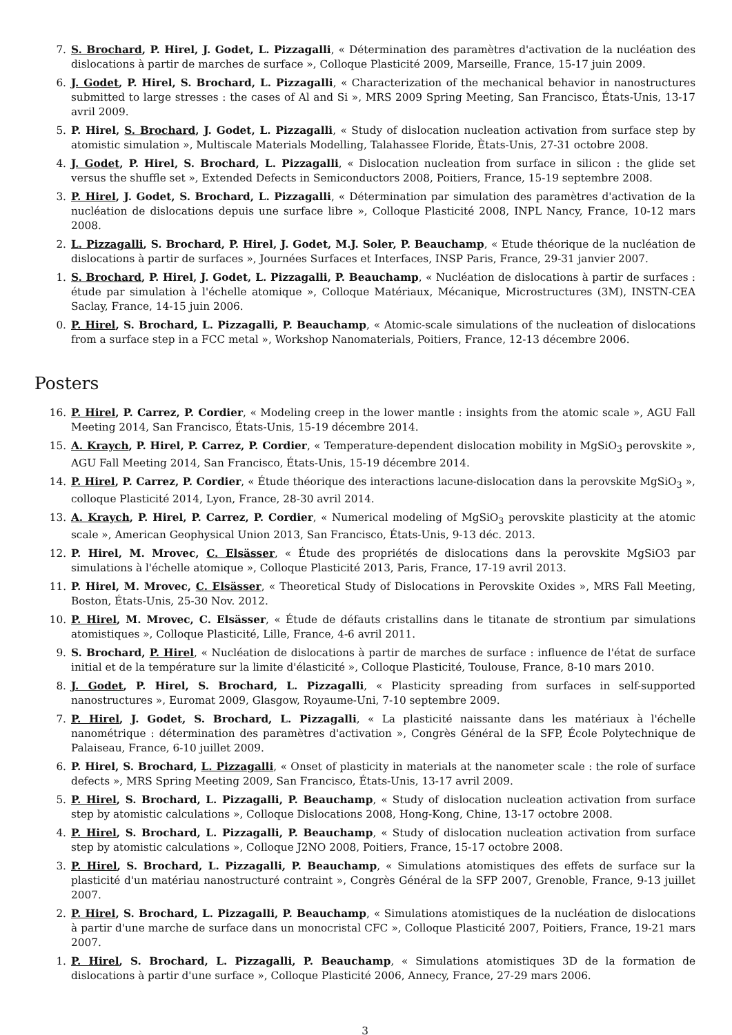7. S. Brochard, P. Hirel, J. Godet, L. Pizzagalli, « Détermination des paramètres d'activation de la nucléation des dislocations à partir de marches de surface », Colloque Plasticité 2009, Marseille, France, 15-17 juin 2009.
6. J. Godet, P. Hirel, S. Brochard, L. Pizzagalli, « Characterization of the mechanical behavior in nanostructures submitted to large stresses : the cases of Al and Si », MRS 2009 Spring Meeting, San Francisco, États-Unis, 13-17 avril 2009.
5. P. Hirel, S. Brochard, J. Godet, L. Pizzagalli, « Study of dislocation nucleation activation from surface step by atomistic simulation », Multiscale Materials Modelling, Talahassee Floride, Ètats-Unis, 27-31 octobre 2008.
4. J. Godet, P. Hirel, S. Brochard, L. Pizzagalli, « Dislocation nucleation from surface in silicon : the glide set versus the shuffle set », Extended Defects in Semiconductors 2008, Poitiers, France, 15-19 septembre 2008.
3. P. Hirel, J. Godet, S. Brochard, L. Pizzagalli, « Détermination par simulation des paramètres d'activation de la nucléation de dislocations depuis une surface libre », Colloque Plasticité 2008, INPL Nancy, France, 10-12 mars 2008.
2. L. Pizzagalli, S. Brochard, P. Hirel, J. Godet, M.J. Soler, P. Beauchamp, « Etude théorique de la nucléation de dislocations à partir de surfaces », Journées Surfaces et Interfaces, INSP Paris, France, 29-31 janvier 2007.
1. S. Brochard, P. Hirel, J. Godet, L. Pizzagalli, P. Beauchamp, « Nucléation de dislocations à partir de surfaces : étude par simulation à l'échelle atomique », Colloque Matériaux, Mécanique, Microstructures (3M), INSTN-CEA Saclay, France, 14-15 juin 2006.
0. P. Hirel, S. Brochard, L. Pizzagalli, P. Beauchamp, « Atomic-scale simulations of the nucleation of dislocations from a surface step in a FCC metal », Workshop Nanomaterials, Poitiers, France, 12-13 décembre 2006.
Posters
16. P. Hirel, P. Carrez, P. Cordier, « Modeling creep in the lower mantle : insights from the atomic scale », AGU Fall Meeting 2014, San Francisco, États-Unis, 15-19 décembre 2014.
15. A. Kraych, P. Hirel, P. Carrez, P. Cordier, « Temperature-dependent dislocation mobility in MgSiO<sub>3</sub> perovskite », AGU Fall Meeting 2014, San Francisco, États-Unis, 15-19 décembre 2014.
14. P. Hirel, P. Carrez, P. Cordier, « Étude théorique des interactions lacune-dislocation dans la perovskite MgSiO<sub>3</sub> », colloque Plasticité 2014, Lyon, France, 28-30 avril 2014.
13. A. Kraych, P. Hirel, P. Carrez, P. Cordier, « Numerical modeling of MgSiO<sub>3</sub> perovskite plasticity at the atomic scale », American Geophysical Union 2013, San Francisco, États-Unis, 9-13 déc. 2013.
12. P. Hirel, M. Mrovec, C. Elsässer, « Étude des propriétés de dislocations dans la perovskite MgSiO3 par simulations à l'échelle atomique », Colloque Plasticité 2013, Paris, France, 17-19 avril 2013.
11. P. Hirel, M. Mrovec, C. Elsässer, « Theoretical Study of Dislocations in Perovskite Oxides », MRS Fall Meeting, Boston, États-Unis, 25-30 Nov. 2012.
10. P. Hirel, M. Mrovec, C. Elsässer, « Étude de défauts cristallins dans le titanate de strontium par simulations atomistiques », Colloque Plasticité, Lille, France, 4-6 avril 2011.
9. S. Brochard, P. Hirel, « Nucléation de dislocations à partir de marches de surface : influence de l'état de surface initial et de la température sur la limite d'élasticité », Colloque Plasticité, Toulouse, France, 8-10 mars 2010.
8. J. Godet, P. Hirel, S. Brochard, L. Pizzagalli, « Plasticity spreading from surfaces in self-supported nanostructures », Euromat 2009, Glasgow, Royaume-Uni, 7-10 septembre 2009.
7. P. Hirel, J. Godet, S. Brochard, L. Pizzagalli, « La plasticité naissante dans les matériaux à l'échelle nanométrique : détermination des paramètres d'activation », Congrès Général de la SFP, École Polytechnique de Palaiseau, France, 6-10 juillet 2009.
6. P. Hirel, S. Brochard, L. Pizzagalli, « Onset of plasticity in materials at the nanometer scale : the role of surface defects », MRS Spring Meeting 2009, San Francisco, États-Unis, 13-17 avril 2009.
5. P. Hirel, S. Brochard, L. Pizzagalli, P. Beauchamp, « Study of dislocation nucleation activation from surface step by atomistic calculations », Colloque Dislocations 2008, Hong-Kong, Chine, 13-17 octobre 2008.
4. P. Hirel, S. Brochard, L. Pizzagalli, P. Beauchamp, « Study of dislocation nucleation activation from surface step by atomistic calculations », Colloque J2NO 2008, Poitiers, France, 15-17 octobre 2008.
3. P. Hirel, S. Brochard, L. Pizzagalli, P. Beauchamp, « Simulations atomistiques des effets de surface sur la plasticité d'un matériau nanostructuré contraint », Congrès Général de la SFP 2007, Grenoble, France, 9-13 juillet 2007.
2. P. Hirel, S. Brochard, L. Pizzagalli, P. Beauchamp, « Simulations atomistiques de la nucléation de dislocations à partir d'une marche de surface dans un monocristal CFC », Colloque Plasticité 2007, Poitiers, France, 19-21 mars 2007.
1. P. Hirel, S. Brochard, L. Pizzagalli, P. Beauchamp, « Simulations atomistiques 3D de la formation de dislocations à partir d'une surface », Colloque Plasticité 2006, Annecy, France, 27-29 mars 2006.
3